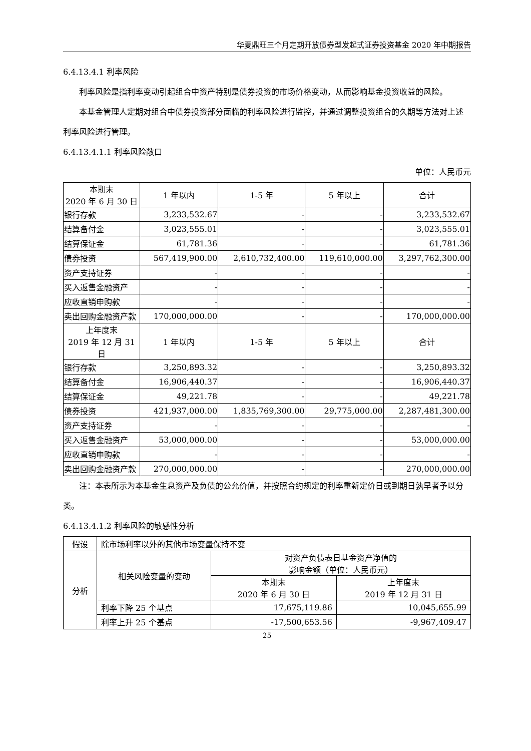华夏鼎旺三个月定期开放债券型发起式证券投资基金 2020 年中期报告
6.4.13.4.1 利率风险
利率风险是指利率变动引起组合中资产特别是债券投资的市场价格变动，从而影响基金投资收益的风险。
本基金管理人定期对组合中债券投资部分面临的利率风险进行监控，并通过调整投资组合的久期等方法对上述利率风险进行管理。
6.4.13.4.1.1 利率风险敞口
单位：人民币元
| 本期末 2020 年 6 月 30 日 | 1 年以内 | 1-5 年 | 5 年以上 | 合计 |
| --- | --- | --- | --- | --- |
| 银行存款 | 3,233,532.67 | - | - | 3,233,532.67 |
| 结算备付金 | 3,023,555.01 | - | - | 3,023,555.01 |
| 结算保证金 | 61,781.36 | - | - | 61,781.36 |
| 债券投资 | 567,419,900.00 | 2,610,732,400.00 | 119,610,000.00 | 3,297,762,300.00 |
| 资产支持证券 | - | - | - | - |
| 买入返售金融资产 | - | - | - | - |
| 应收直销申购款 | - | - | - | - |
| 卖出回购金融资产款 | 170,000,000.00 | - | - | 170,000,000.00 |
| 上年度末 2019 年 12 月 31 日 | 1 年以内 | 1-5 年 | 5 年以上 | 合计 |
| 银行存款 | 3,250,893.32 | - | - | 3,250,893.32 |
| 结算备付金 | 16,906,440.37 | - | - | 16,906,440.37 |
| 结算保证金 | 49,221.78 | - | - | 49,221.78 |
| 债券投资 | 421,937,000.00 | 1,835,769,300.00 | 29,775,000.00 | 2,287,481,300.00 |
| 资产支持证券 | - | - | - | - |
| 买入返售金融资产 | 53,000,000.00 | - | - | 53,000,000.00 |
| 应收直销申购款 | - | - | - | - |
| 卖出回购金融资产款 | 270,000,000.00 | - | - | 270,000,000.00 |
注：本表所示为本基金生息资产及负债的公允价值，并按照合约规定的利率重新定价日或到期日孰早者予以分类。
6.4.13.4.1.2 利率风险的敏感性分析
| 假设 | 除市场利率以外的其他市场变量保持不变 | | |
| 分析 | 相关风险变量的变动 | 对资产负债表日基金资产净值的 影响金额（单位：人民币元） | |
| | | 本期末 2020 年 6 月 30 日 | 上年度末 2019 年 12 月 31 日 |
| | 利率下降 25 个基点 | 17,675,119.86 | 10,045,655.99 |
| | 利率上升 25 个基点 | -17,500,653.56 | -9,967,409.47 |
25